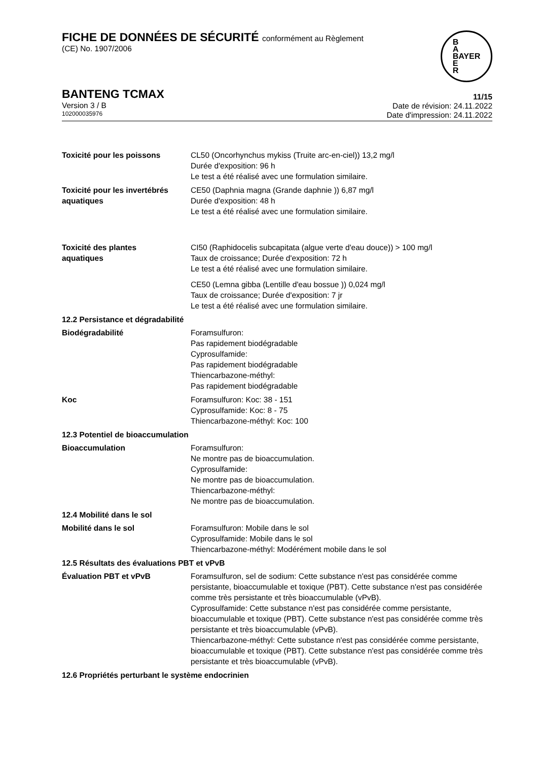FICHE DE DONNÉES DE SÉCURITÉ conformément au Règlement
(CE) No. 1907/2006
B
A
BAYER
E
R
BANTENG TCMAX
Version 3 / B
102000035976
11/15
Date de révision: 24.11.2022
Date d'impression: 24.11.2022
Toxicité pour les poissons CL50 (Oncorhynchus mykiss (Truite arc-en-ciel)) 13,2 mg/l
Durée d'exposition: 96 h
Le test a été réalisé avec une formulation similaire.
Toxicité pour les invertébrés aquatiques
CE50 (Daphnia magna (Grande daphnie )) 6,87 mg/l
Durée d'exposition: 48 h
Le test a été réalisé avec une formulation similaire.
Toxicité des plantes
aquatiques
CI50 (Raphidocelis subcapitata (algue verte d'eau douce)) > 100 mg/l
Taux de croissance; Durée d'exposition: 72 h
Le test a été réalisé avec une formulation similaire.
CE50 (Lemna gibba (Lentille d'eau bossue )) 0,024 mg/l
Taux de croissance; Durée d'exposition: 7 jr
Le test a été réalisé avec une formulation similaire.
12.2 Persistance et dégradabilité
Biodégradabilité Foramsulfuron:
Pas rapidement biodégradable
Cyprosulfamide:
Pas rapidement biodégradable
Thiencarbazone-méthyl:
Pas rapidement biodégradable
Koc Foramsulfuron: Koc: 38 - 151
Cyprosulfamide: Koc: 8 - 75
Thiencarbazone-méthyl: Koc: 100
12.3 Potentiel de bioaccumulation
Bioaccumulation Foramsulfuron:
Ne montre pas de bioaccumulation.
Cyprosulfamide:
Ne montre pas de bioaccumulation.
Thiencarbazone-méthyl:
Ne montre pas de bioaccumulation.
12.4 Mobilité dans le sol
Mobilité dans le sol Foramsulfuron: Mobile dans le sol
Cyprosulfamide: Mobile dans le sol
Thiencarbazone-méthyl: Modérément mobile dans le sol
12.5 Résultats des évaluations PBT et vPvB
Évaluation PBT et vPvB Foramsulfuron, sel de sodium: Cette substance n'est pas considérée comme persistante, bioaccumulable et toxique (PBT). Cette substance n'est pas considérée comme très persistante et très bioaccumulable (vPvB).
Cyprosulfamide: Cette substance n'est pas considérée comme persistante, bioaccumulable et toxique (PBT). Cette substance n'est pas considérée comme très persistante et très bioaccumulable (vPvB).
Thiencarbazone-méthyl: Cette substance n'est pas considérée comme persistante, bioaccumulable et toxique (PBT). Cette substance n'est pas considérée comme très persistante et très bioaccumulable (vPvB).
12.6 Propriétés perturbant le système endocrinien